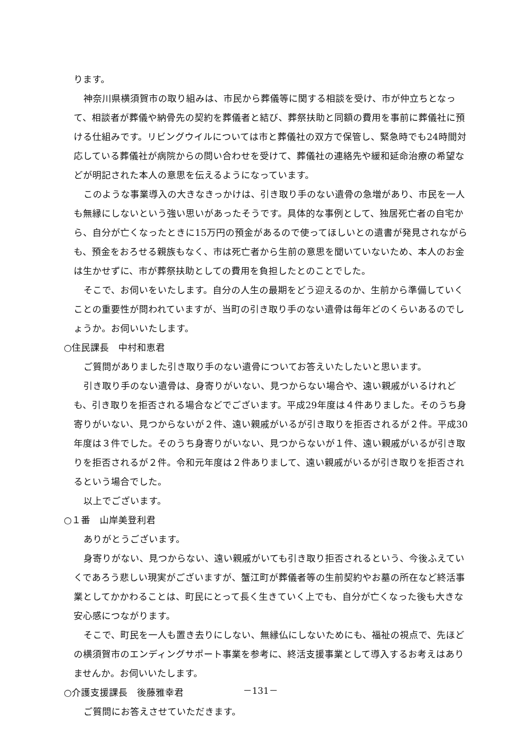ります。
神奈川県横須賀市の取り組みは、市民から葬儀等に関する相談を受け、市が仲立ちとなって、相談者が葬儀や納骨先の契約を葬儀者と結び、葬祭扶助と同額の費用を事前に葬儀社に預ける仕組みです。リビングウイルについては市と葬儀社の双方で保管し、緊急時でも24時間対応している葬儀社が病院からの問い合わせを受けて、葬儀社の連絡先や緩和延命治療の希望などが明記された本人の意思を伝えるようになっています。
このような事業導入の大きなきっかけは、引き取り手のない遺骨の急増があり、市民を一人も無縁にしないという強い思いがあったそうです。具体的な事例として、独居死亡者の自宅から、自分が亡くなったときに15万円の預金があるので使ってほしいとの遺書が発見されながらも、預金をおろせる親族もなく、市は死亡者から生前の意思を聞いていないため、本人のお金は生かせずに、市が葬祭扶助としての費用を負担したとのことでした。
そこで、お伺いをいたします。自分の人生の最期をどう迎えるのか、生前から準備していくことの重要性が問われていますが、当町の引き取り手のない遺骨は毎年どのくらいあるのでしょうか。お伺いいたします。
○住民課長　中村和恵君
ご質問がありました引き取り手のない遺骨についてお答えいたしたいと思います。
引き取り手のない遺骨は、身寄りがいない、見つからない場合や、遠い親戚がいるけれども、引き取りを拒否される場合などでございます。平成29年度は４件ありました。そのうち身寄りがいない、見つからないが２件、遠い親戚がいるが引き取りを拒否されるが２件。平成30年度は３件でした。そのうち身寄りがいない、見つからないが１件、遠い親戚がいるが引き取りを拒否されるが２件。令和元年度は２件ありまして、遠い親戚がいるが引き取りを拒否されるという場合でした。
以上でございます。
○１番　山岸美登利君
ありがとうございます。
身寄りがない、見つからない、遠い親戚がいても引き取り拒否されるという、今後ふえていくであろう悲しい現実がございますが、蟹江町が葬儀者等の生前契約やお墓の所在など終活事業としてかかわることは、町民にとって長く生きていく上でも、自分が亡くなった後も大きな安心感につながります。
そこで、町民を一人も置き去りにしない、無縁仏にしないためにも、福祉の視点で、先ほどの横須賀市のエンディングサポート事業を参考に、終活支援事業として導入するお考えはありませんか。お伺いいたします。
○介護支援課長　後藤雅幸君
ご質問にお答えさせていただきます。
－131－